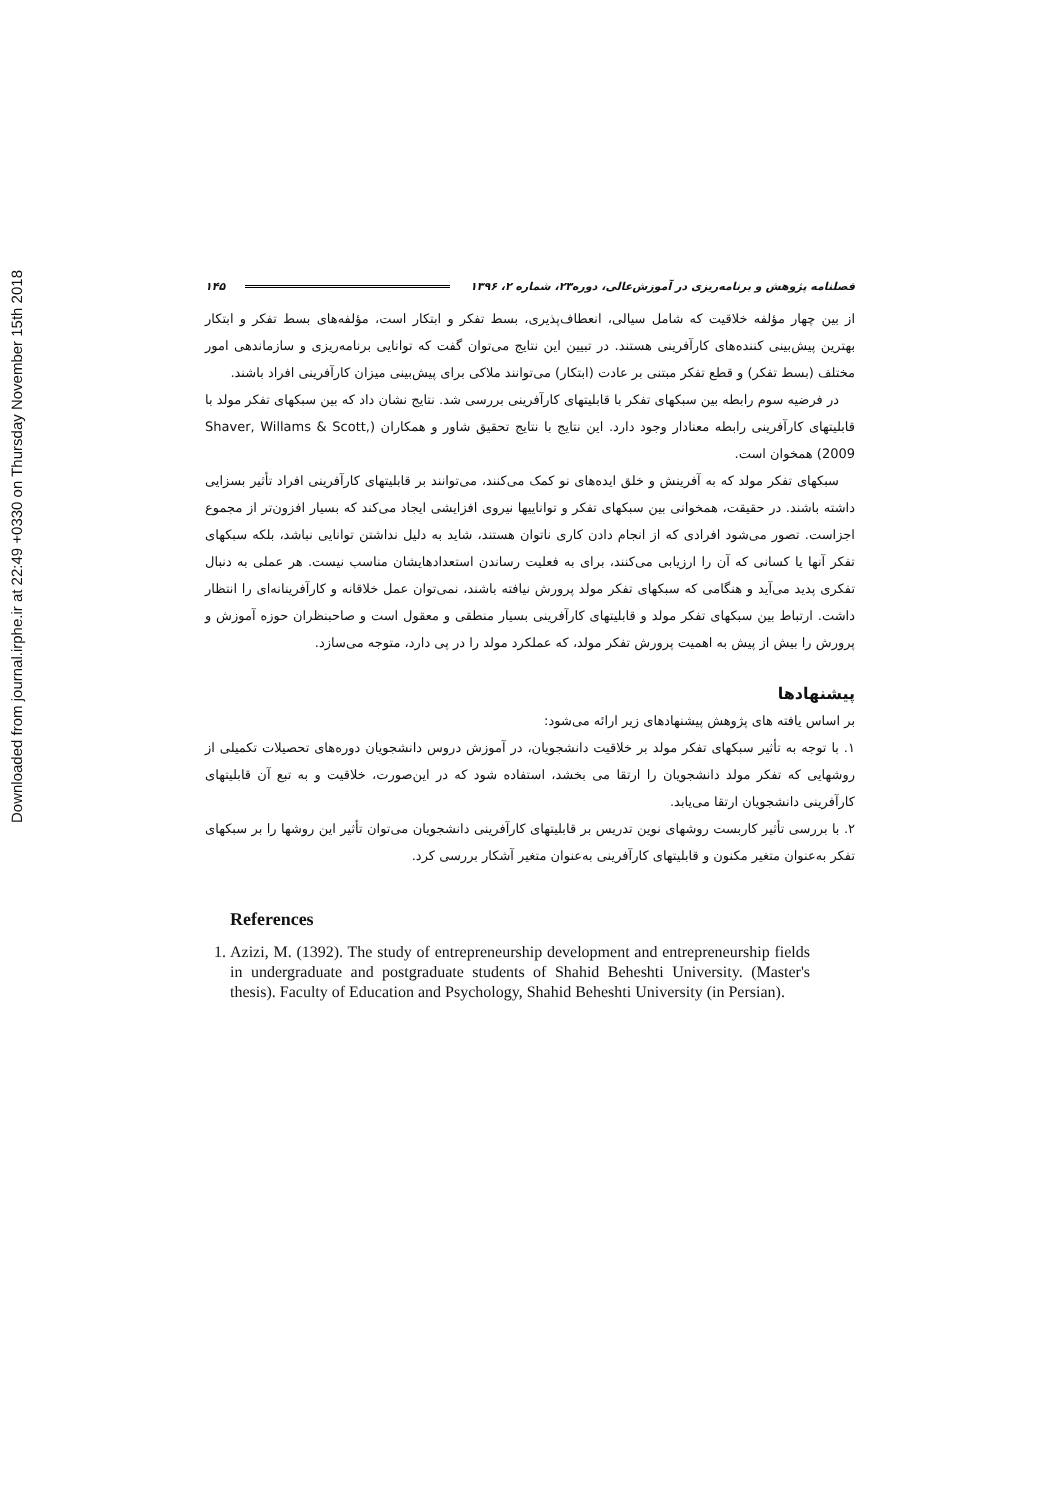Downloaded from journal.irphe.ir at 22:49 +0330 on Thursday November 15th 2018
فصلنامه پژوهش و برنامه‌ریزی در آموزش‌عالی، دوره۲۳، شماره ۲، ۱۳۹۶ ۱۴۵
از بین چهار مؤلفه خلاقیت که شامل سیالی، انعطاف‌پذیری، بسط تفکر و ابتکار است، مؤلفه‌های بسط تفکر و ابتکار بهترین پیش‌بینی کننده‌های کارآفرینی هستند. در تبیین این نتایج می‌توان گفت که توانایی برنامه‌ریزی و سازماندهی امور مختلف (بسط تفکر) و قطع تفکر مبتنی بر عادت (ابتکار) می‌توانند ملاکی برای پیش‌بینی میزان کارآفرینی افراد باشند.
در فرضیه سوم رابطه بین سبکهای تفکر با قابلیتهای کارآفرینی بررسی شد. نتایج نشان داد که بین سبکهای تفکر مولد با قابلیتهای کارآفرینی رابطه معنادار وجود دارد. این نتایج با نتایج تحقیق شاور و همکاران (Shaver, Willams & Scott, 2009) همخوان است.
سبکهای تفکر مولد که به آفرینش و خلق ایده‌های نو کمک می‌کنند، می‌توانند بر قابلیتهای کارآفرینی افراد تأثیر بسزایی داشته باشند. در حقیقت، همخوانی بین سبکهای تفکر و تواناییها نیروی افزایشی ایجاد می‌کند که بسیار افزون‌تر از مجموع اجزاست. تصور می‌شود افرادی که از انجام دادن کاری ناتوان هستند، شاید به دلیل نداشتن توانایی نباشد، بلکه سبکهای تفکر آنها یا کسانی که آن را ارزیابی می‌کنند، برای به فعلیت رساندن استعدادهایشان مناسب نیست. هر عملی به دنبال تفکری پدید می‌آید و هنگامی که سبکهای تفکر مولد پرورش نیافته باشند، نمی‌توان عمل خلاقانه و کارآفرینانه‌ای را انتظار داشت. ارتباط بین سبکهای تفکر مولد و قابلیتهای کارآفرینی بسیار منطقی و معقول است و صاحبنظران حوزه آموزش و پرورش را بیش از پیش به اهمیت پرورش تفکر مولد، که عملکرد مولد را در پی دارد، متوجه می‌سازد.
پیشنهادها
بر اساس یافته های پژوهش پیشنهادهای زیر ارائه می‌شود:
۱. با توجه به تأثیر سبکهای تفکر مولد بر خلاقیت دانشجویان، در آموزش دروس دانشجویان دوره‌های تحصیلات تکمیلی از روشهایی که تفکر مولد دانشجویان را ارتقا می بخشد، استفاده شود که در این‌صورت، خلاقیت و به تبع آن قابلیتهای کارآفرینی دانشجویان ارتقا می‌یابد.
۲. با بررسی تأثیر کاربست روشهای نوین تدریس بر قابلیتهای کارآفرینی دانشجویان می‌توان تأثیر این روشها را بر سبکهای تفکر به‌عنوان متغیر مکنون و قابلیتهای کارآفرینی به‌عنوان متغیر آشکار بررسی کرد.
References
1. Azizi, M. (1392). The study of entrepreneurship development and entrepreneurship fields in undergraduate and postgraduate students of Shahid Beheshti University. (Master's thesis). Faculty of Education and Psychology, Shahid Beheshti University (in Persian).